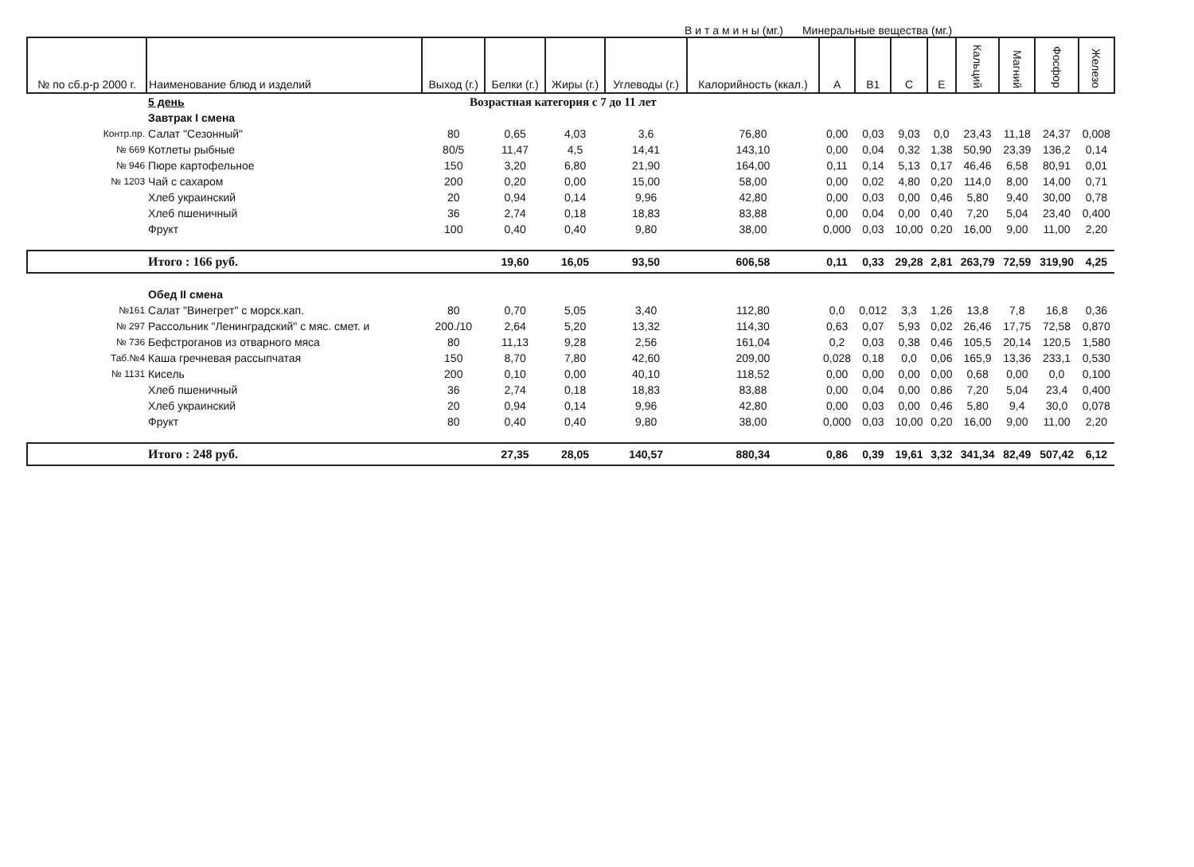В и т а м и н ы (мг.) Минеральные вещества (мг.)
| № по сб.р-р 2000 г. | Наименование блюд и изделий | Выход (г.) | Белки (г.) | Жиры (г.) | Углеводы (г.) | Калорийность (ккал.) | А | В1 | С | Е | Кальций | Магний | Фосфор | Железо |
| --- | --- | --- | --- | --- | --- | --- | --- | --- | --- | --- | --- | --- | --- | --- |
| | 5 день | Возрастная категория с 7 до 11 лет | | | | | | | | | | | | |
| | Завтрак I смена | | | | | | | | | | | | | |
| Контр.пр. | Салат "Сезонный" | 80 | 0,65 | 4,03 | 3,6 | 76,80 | 0,00 | 0,03 | 9,03 | 0,0 | 23,43 | 11,18 | 24,37 | 0,008 |
| № 669 | Котлеты рыбные | 80/5 | 11,47 | 4,5 | 14,41 | 143,10 | 0,00 | 0,04 | 0,32 | 1,38 | 50,90 | 23,39 | 136,2 | 0,14 |
| № 946 | Пюре картофельное | 150 | 3,20 | 6,80 | 21,90 | 164,00 | 0,11 | 0,14 | 5,13 | 0,17 | 46,46 | 6,58 | 80,91 | 0,01 |
| № 1203 | Чай с сахаром | 200 | 0,20 | 0,00 | 15,00 | 58,00 | 0,00 | 0,02 | 4,80 | 0,20 | 114,0 | 8,00 | 14,00 | 0,71 |
| | Хлеб украинский | 20 | 0,94 | 0,14 | 9,96 | 42,80 | 0,00 | 0,03 | 0,00 | 0,46 | 5,80 | 9,40 | 30,00 | 0,78 |
| | Хлеб пшеничный | 36 | 2,74 | 0,18 | 18,83 | 83,88 | 0,00 | 0,04 | 0,00 | 0,40 | 7,20 | 5,04 | 23,40 | 0,400 |
| | Фрукт | 100 | 0,40 | 0,40 | 9,80 | 38,00 | 0,000 | 0,03 | 10,00 | 0,20 | 16,00 | 9,00 | 11,00 | 2,20 |
| | Итого : 166 руб. | | 19,60 | 16,05 | 93,50 | 606,58 | 0,11 | 0,33 | 29,28 | 2,81 | 263,79 | 72,59 | 319,90 | 4,25 |
| | Обед II смена | | | | | | | | | | | | | |
| №161 | Салат "Винегрет" с морск.кап. | 80 | 0,70 | 5,05 | 3,40 | 112,80 | 0,0 | 0,012 | 3,3 | 1,26 | 13,8 | 7,8 | 16,8 | 0,36 |
| № 297 | Рассольник "Ленинградский" с мяс. смет. и | 200./10 | 2,64 | 5,20 | 13,32 | 114,30 | 0,63 | 0,07 | 5,93 | 0,02 | 26,46 | 17,75 | 72,58 | 0,870 |
| № 736 | Бефстроганов из отварного мяса | 80 | 11,13 | 9,28 | 2,56 | 161,04 | 0,2 | 0,03 | 0,38 | 0,46 | 105,5 | 20,14 | 120,5 | 1,580 |
| Таб.№4 | Каша гречневая рассыпчатая | 150 | 8,70 | 7,80 | 42,60 | 209,00 | 0,028 | 0,18 | 0,0 | 0,06 | 165,9 | 13,36 | 233,1 | 0,530 |
| № 1131 | Кисель | 200 | 0,10 | 0,00 | 40,10 | 118,52 | 0,00 | 0,00 | 0,00 | 0,00 | 0,68 | 0,00 | 0,0 | 0,100 |
| | Хлеб пшеничный | 36 | 2,74 | 0,18 | 18,83 | 83,88 | 0,00 | 0,04 | 0,00 | 0,86 | 7,20 | 5,04 | 23,4 | 0,400 |
| | Хлеб украинский | 20 | 0,94 | 0,14 | 9,96 | 42,80 | 0,00 | 0,03 | 0,00 | 0,46 | 5,80 | 9,4 | 30,0 | 0,078 |
| | Фрукт | 80 | 0,40 | 0,40 | 9,80 | 38,00 | 0,000 | 0,03 | 10,00 | 0,20 | 16,00 | 9,00 | 11,00 | 2,20 |
| | Итого : 248 руб. | | 27,35 | 28,05 | 140,57 | 880,34 | 0,86 | 0,39 | 19,61 | 3,32 | 341,34 | 82,49 | 507,42 | 6,12 |